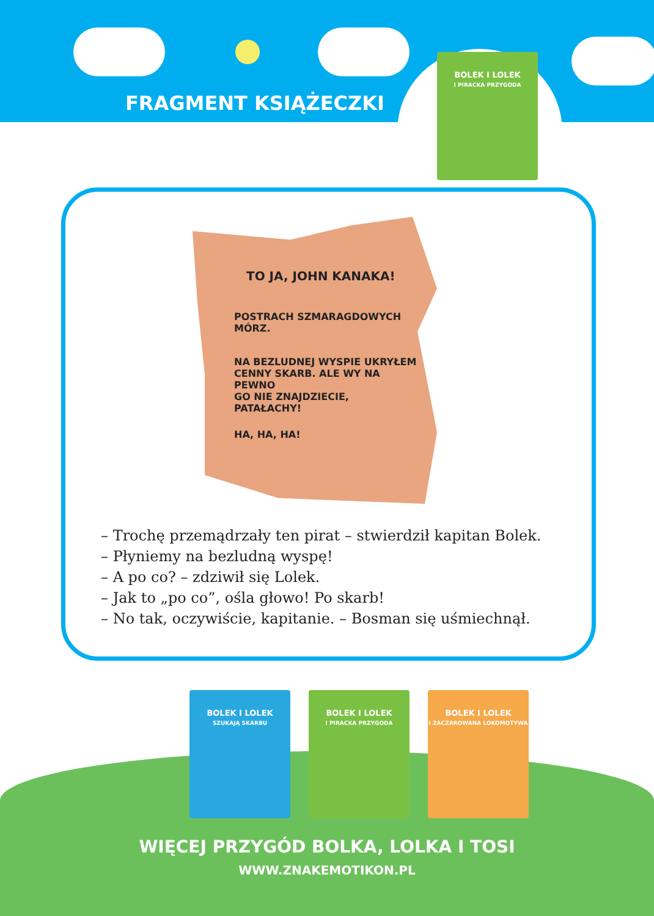FRAGMENT KSIĄŻECZKI
BOLEK I LOLEK
I PIRACKA PRZYGODA
TO JA, JOHN KANAKA!
POSTRACH SZMARAGDOWYCH MÓRZ.
NA BEZLUDNEJ WYSPIE UKRYŁEM
CENNY SKARB. ALE WY NA PEWNO
GO NIE ZNAJDZIECIE, PATAŁACHY!
HA, HA, HA!
– Trochę przemądrzały ten pirat – stwierdził kapitan Bolek.
– Płyniemy na bezludną wyspę!
– A po co? – zdziwił się Lolek.
– Jak to „po co”, ośla głowo! Po skarb!
– No tak, oczywiście, kapitanie. – Bosman się uśmiechnął.
BOLEK I LOLEK
SZUKAJĄ SKARBU
BOLEK I LOLEK
I PIRACKA PRZYGODA
BOLEK I LOLEK
I ZACZAROWANA LOKOMOTYWA
WIĘCEJ PRZYGÓD BOLKA, LOLKA I TOSI
WWW.ZNAKEMOTIKON.PL